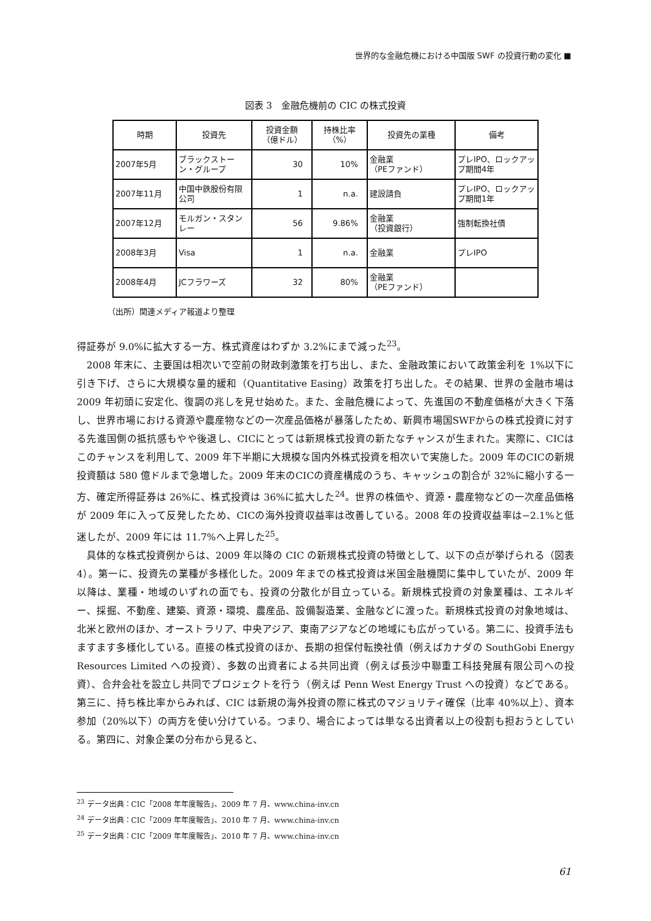世界的な金融危機における中国版 SWF の投資行動の変化 ■
図表 3　金融危機前の CIC の株式投資
| 時期 | 投資先 | 投資金額 （億ドル） | 持株比率 （%） | 投資先の業種 | 備考 |
| --- | --- | --- | --- | --- | --- |
| 2007年5月 | ブラックストーン・グループ | 30 | 10% | 金融業 （PEファンド） | プレIPO、ロックアップ期間4年 |
| 2007年11月 | 中国中鉄股份有限公司 | 1 | n.a. | 建設請負 | プレIPO、ロックアップ期間1年 |
| 2007年12月 | モルガン・スタンレー | 56 | 9.86% | 金融業 （投資銀行） | 強制転換社債 |
| 2008年3月 | Visa | 1 | n.a. | 金融業 | プレIPO |
| 2008年4月 | JCフラワーズ | 32 | 80% | 金融業 （PEファンド） | |
（出所）関連メディア報道より整理
得証券が 9.0%に拡大する一方、株式資産はわずか 3.2%にまで減った<sup>23</sup>。
　2008 年末に、主要国は相次いで空前の財政刺激策を打ち出し、また、金融政策において政策金利を 1%以下に引き下げ、さらに大規模な量的緩和（Quantitative Easing）政策を打ち出した。その結果、世界の金融市場は 2009 年初頭に安定化、復調の兆しを見せ始めた。また、金融危機によって、先進国の不動産価格が大きく下落し、世界市場における資源や農産物などの一次産品価格が暴落したため、新興市場国SWFからの株式投資に対する先進国側の抵抗感もやや後退し、CICにとっては新規株式投資の新たなチャンスが生まれた。実際に、CICはこのチャンスを利用して、2009 年下半期に大規模な国内外株式投資を相次いで実施した。2009 年のCICの新規投資額は 580 億ドルまで急増した。2009 年末のCICの資産構成のうち、キャッシュの割合が 32%に縮小する一方、確定所得証券は 26%に、株式投資は 36%に拡大した<sup>24</sup>。世界の株価や、資源・農産物などの一次産品価格が 2009 年に入って反発したため、CICの海外投資収益率は改善している。2008 年の投資収益率は−2.1%と低迷したが、2009 年には 11.7%へ上昇した<sup>25</sup>。
　具体的な株式投資例からは、2009 年以降の CIC の新規株式投資の特徴として、以下の点が挙げられる（図表 4）。第一に、投資先の業種が多様化した。2009 年までの株式投資は米国金融機関に集中していたが、2009 年以降は、業種・地域のいずれの面でも、投資の分散化が目立っている。新規株式投資の対象業種は、エネルギー、採掘、不動産、建築、資源・環境、農産品、設備製造業、金融などに渡った。新規株式投資の対象地域は、北米と欧州のほか、オーストラリア、中央アジア、東南アジアなどの地域にも広がっている。第二に、投資手法もますます多様化している。直接の株式投資のほか、長期の担保付転換社債（例えばカナダの SouthGobi Energy Resources Limited への投資）、多数の出資者による共同出資（例えば長沙中聯重工科技発展有限公司への投資）、合弁会社を設立し共同でプロジェクトを行う（例えば Penn West Energy Trust への投資）などである。第三に、持ち株比率からみれば、CIC は新規の海外投資の際に株式のマジョリティ確保（比率 40%以上）、資本参加（20%以下）の両方を使い分けている。つまり、場合によっては単なる出資者以上の役割も担おうとしている。第四に、対象企業の分布から見ると、
<sup>23</sup> データ出典：CIC「2008 年年度報告」、2009 年 7 月、www.china-inv.cn
<sup>24</sup> データ出典：CIC「2009 年年度報告」、2010 年 7 月、www.china-inv.cn
<sup>25</sup> データ出典：CIC「2009 年年度報告」、2010 年 7 月、www.china-inv.cn
61